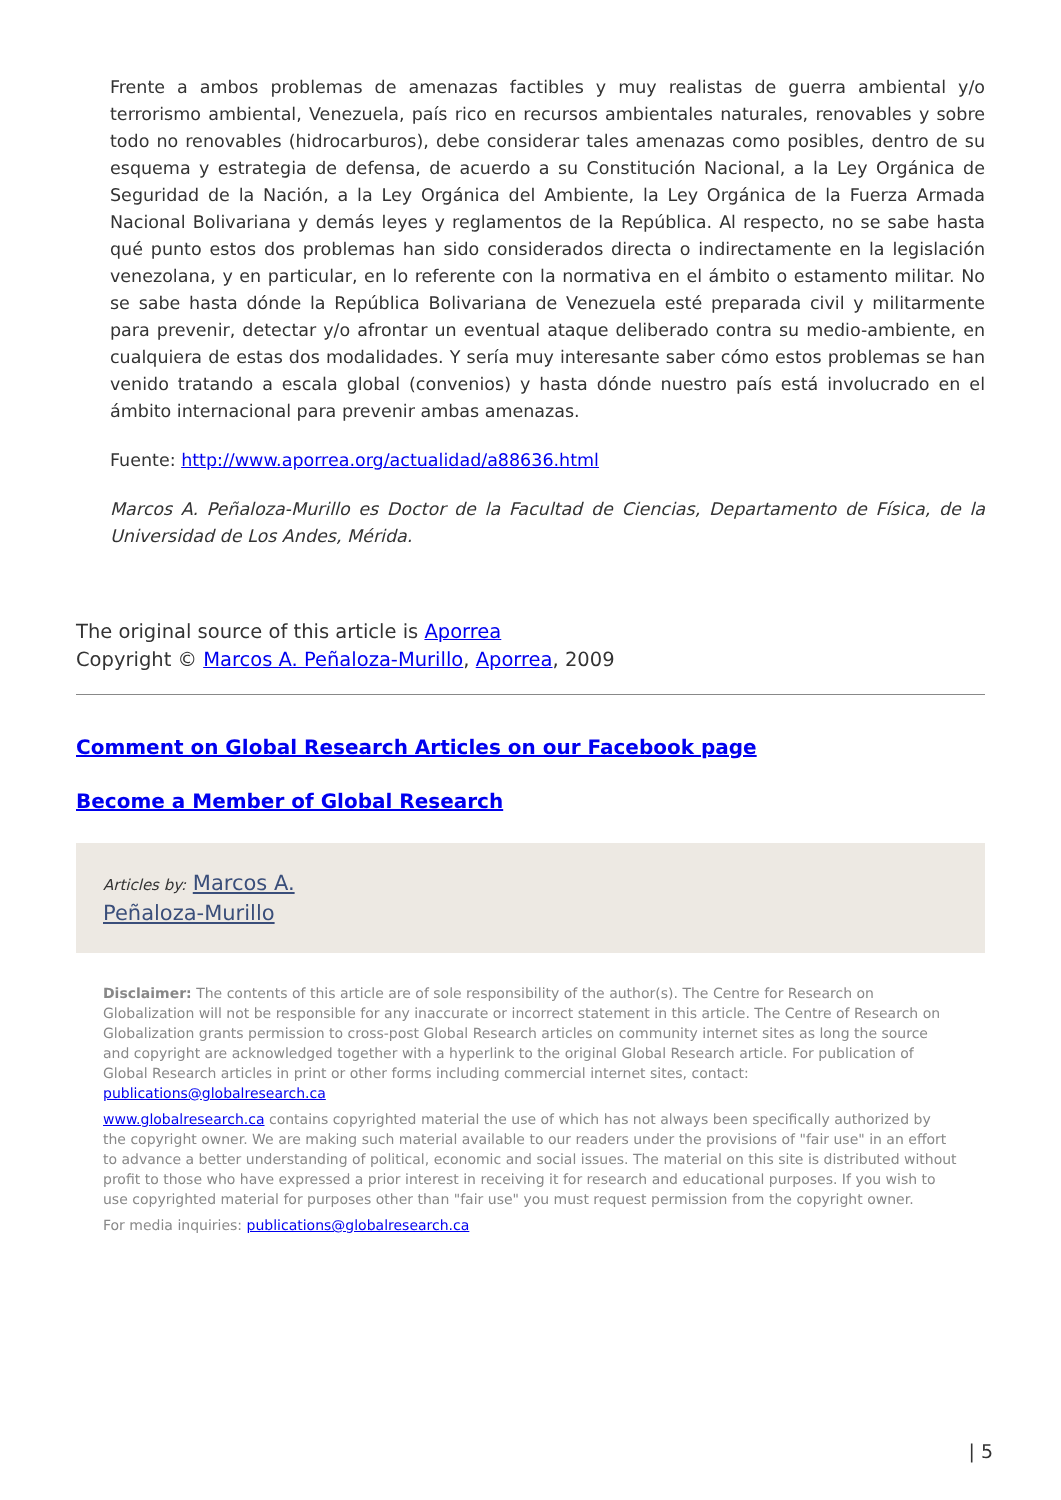Frente a ambos problemas de amenazas factibles y muy realistas de guerra ambiental y/o terrorismo ambiental, Venezuela, país rico en recursos ambientales naturales, renovables y sobre todo no renovables (hidrocarburos), debe considerar tales amenazas como posibles, dentro de su esquema y estrategia de defensa, de acuerdo a su Constitución Nacional, a la Ley Orgánica de Seguridad de la Nación, a la Ley Orgánica del Ambiente, la Ley Orgánica de la Fuerza Armada Nacional Bolivariana y demás leyes y reglamentos de la República. Al respecto, no se sabe hasta qué punto estos dos problemas han sido considerados directa o indirectamente en la legislación venezolana, y en particular, en lo referente con la normativa en el ámbito o estamento militar. No se sabe hasta dónde la República Bolivariana de Venezuela esté preparada civil y militarmente para prevenir, detectar y/o afrontar un eventual ataque deliberado contra su medio-ambiente, en cualquiera de estas dos modalidades. Y sería muy interesante saber cómo estos problemas se han venido tratando a escala global (convenios) y hasta dónde nuestro país está involucrado en el ámbito internacional para prevenir ambas amenazas.
Fuente: http://www.aporrea.org/actualidad/a88636.html
Marcos A. Peñaloza-Murillo es Doctor de la Facultad de Ciencias, Departamento de Física, de la Universidad de Los Andes, Mérida.
The original source of this article is Aporrea
Copyright © Marcos A. Peñaloza-Murillo, Aporrea, 2009
Comment on Global Research Articles on our Facebook page
Become a Member of Global Research
Articles by: Marcos A.
Peñaloza-Murillo
Disclaimer: The contents of this article are of sole responsibility of the author(s). The Centre for Research on Globalization will not be responsible for any inaccurate or incorrect statement in this article. The Centre of Research on Globalization grants permission to cross-post Global Research articles on community internet sites as long the source and copyright are acknowledged together with a hyperlink to the original Global Research article. For publication of Global Research articles in print or other forms including commercial internet sites, contact: publications@globalresearch.ca
www.globalresearch.ca contains copyrighted material the use of which has not always been specifically authorized by the copyright owner. We are making such material available to our readers under the provisions of "fair use" in an effort to advance a better understanding of political, economic and social issues. The material on this site is distributed without profit to those who have expressed a prior interest in receiving it for research and educational purposes. If you wish to use copyrighted material for purposes other than "fair use" you must request permission from the copyright owner.
For media inquiries: publications@globalresearch.ca
| 5